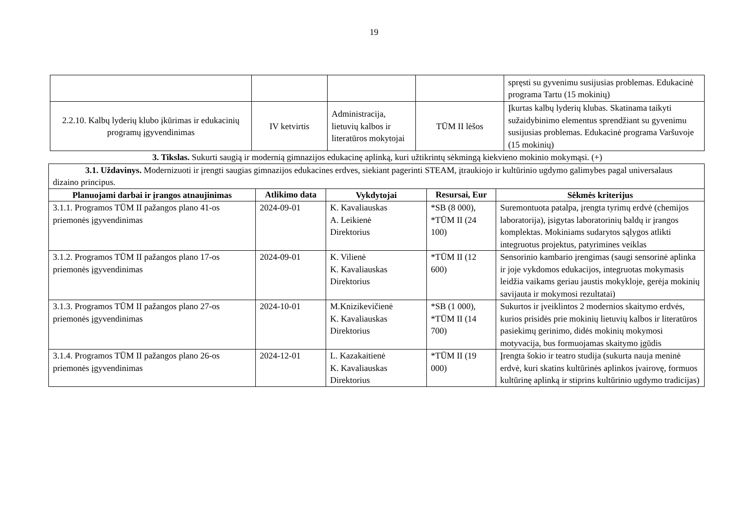19
| | | | | spręsti su gyvenimu susijusias problemas. Edukacinė programa Tartu (15 mokinių) |
| 2.2.10. Kalbų lyderių klubo įkūrimas ir edukacinių programų įgyvendinimas | IV ketvirtis | Administracija, lietuvių kalbos ir literatūros mokytojai | TŪM II lėšos | Įkurtas kalbų lyderių klubas. Skatinama taikyti sužaidybinimo elementus sprendžiant su gyvenimu susijusias problemas. Edukacinė programa Varšuvoje (15 mokinių) |
3. Tikslas. Sukurti saugią ir modernią gimnazijos edukacinę aplinką, kuri užtikrintų sėkmingą kiekvieno mokinio mokymąsi. (+)
| 3.1. Uždavinys. Modernizuoti ir įrengti saugias gimnazijos edukacines erdves, siekiant pagerinti STEAM, įtraukiojo ir kultūrinio ugdymo galimybes pagal universalaus dizaino principus. | | | | |
| Planuojami darbai ir įrangos atnaujinimas | Atlikimo data | Vykdytojai | Resursai, Eur | Sėkmės kriterijus |
| 3.1.1. Programos TŪM II pažangos plano 41-os priemonės įgyvendinimas | 2024-09-01 | K. Kavaliauskas A. Leikienė Direktorius | *SB (8 000), *TŪM II (24 100) | Suremontuota patalpa, įrengta tyrimų erdvė (chemijos laboratorija), įsigytas laboratorinių baldų ir įrangos komplektas. Mokiniams sudarytos sąlygos atlikti integruotus projektus, patyrimines veiklas |
| 3.1.2. Programos TŪM II pažangos plano 17-os priemonės įgyvendinimas | 2024-09-01 | K. Vilienė K. Kavaliauskas Direktorius | *TŪM II (12 600) | Sensorinio kambario įrengimas (saugi sensorinė aplinka ir joje vykdomos edukacijos, integruotas mokymasis leidžia vaikams geriau jaustis mokykloje, gerėja mokinių savijauta ir mokymosi rezultatai) |
| 3.1.3. Programos TŪM II pažangos plano 27-os priemonės įgyvendinimas | 2024-10-01 | M.Knizikevičienė K. Kavaliauskas Direktorius | *SB (1 000), *TŪM II (14 700) | Sukurtos ir įveiklintos 2 modernios skaitymo erdvės, kurios prisidės prie mokinių lietuvių kalbos ir literatūros pasiekimų gerinimo, didės mokinių mokymosi motyvacija, bus formuojamas skaitymo įgūdis |
| 3.1.4. Programos TŪM II pažangos plano 26-os priemonės įgyvendinimas | 2024-12-01 | L. Kazakaitienė K. Kavaliauskas Direktorius | *TŪM II (19 000) | Įrengta šokio ir teatro studija (sukurta nauja meninė erdvė, kuri skatins kultūrinės aplinkos įvairovę, formuos kultūrinę aplinką ir stiprins kultūrinio ugdymo tradicijas) |